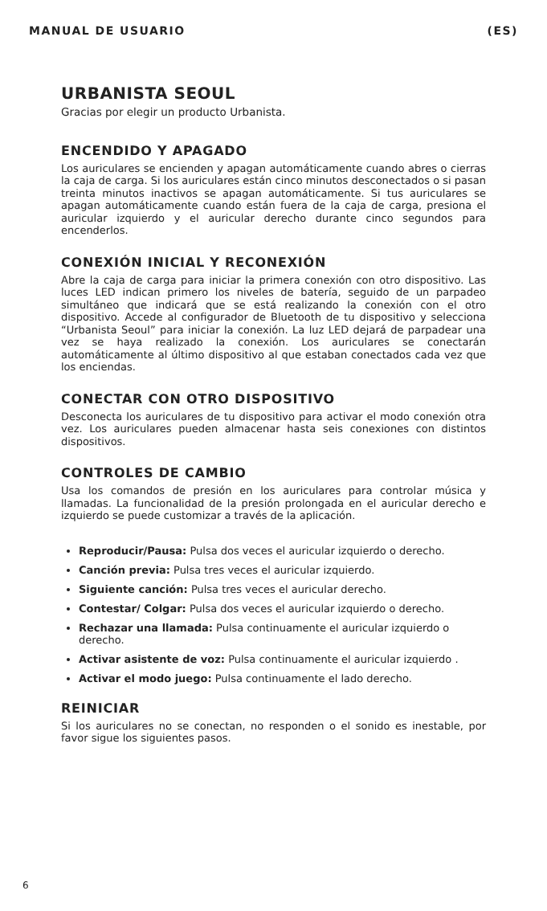MANUAL DE USUARIO (ES)
URBANISTA SEOUL
Gracias por elegir un producto Urbanista.
ENCENDIDO Y APAGADO
Los auriculares se encienden y apagan automáticamente cuando abres o cierras la caja de carga. Si los auriculares están cinco minutos desconectados o si pasan treinta minutos inactivos se apagan automáticamente. Si tus auriculares se apagan automáticamente cuando están fuera de la caja de carga, presiona el auricular izquierdo y el auricular derecho durante cinco segundos para encenderlos.
CONEXIÓN INICIAL Y RECONEXIÓN
Abre la caja de carga para iniciar la primera conexión con otro dispositivo. Las luces LED indican primero los niveles de batería, seguido de un parpadeo simultáneo que indicará que se está realizando la conexión con el otro dispositivo. Accede al configurador de Bluetooth de tu dispositivo y selecciona “Urbanista Seoul” para iniciar la conexión. La luz LED dejará de parpadear una vez se haya realizado la conexión. Los auriculares se conectarán automáticamente al último dispositivo al que estaban conectados cada vez que los enciendas.
CONECTAR CON OTRO DISPOSITIVO
Desconecta los auriculares de tu dispositivo para activar el modo conexión otra vez. Los auriculares pueden almacenar hasta seis conexiones con distintos dispositivos.
CONTROLES DE CAMBIO
Usa los comandos de presión en los auriculares para controlar música y llamadas. La funcionalidad de la presión prolongada en el auricular derecho e izquierdo se puede customizar a través de la aplicación.
Reproducir/Pausa: Pulsa dos veces el auricular izquierdo o derecho.
Canción previa: Pulsa tres veces el auricular izquierdo.
Siguiente canción: Pulsa tres veces el auricular derecho.
Contestar/ Colgar: Pulsa dos veces el auricular izquierdo o derecho.
Rechazar una llamada: Pulsa continuamente el auricular izquierdo o derecho.
Activar asistente de voz: Pulsa continuamente el auricular izquierdo .
Activar el modo juego: Pulsa continuamente el lado derecho.
REINICIAR
Si los auriculares no se conectan, no responden o el sonido es inestable, por favor sigue los siguientes pasos.
6